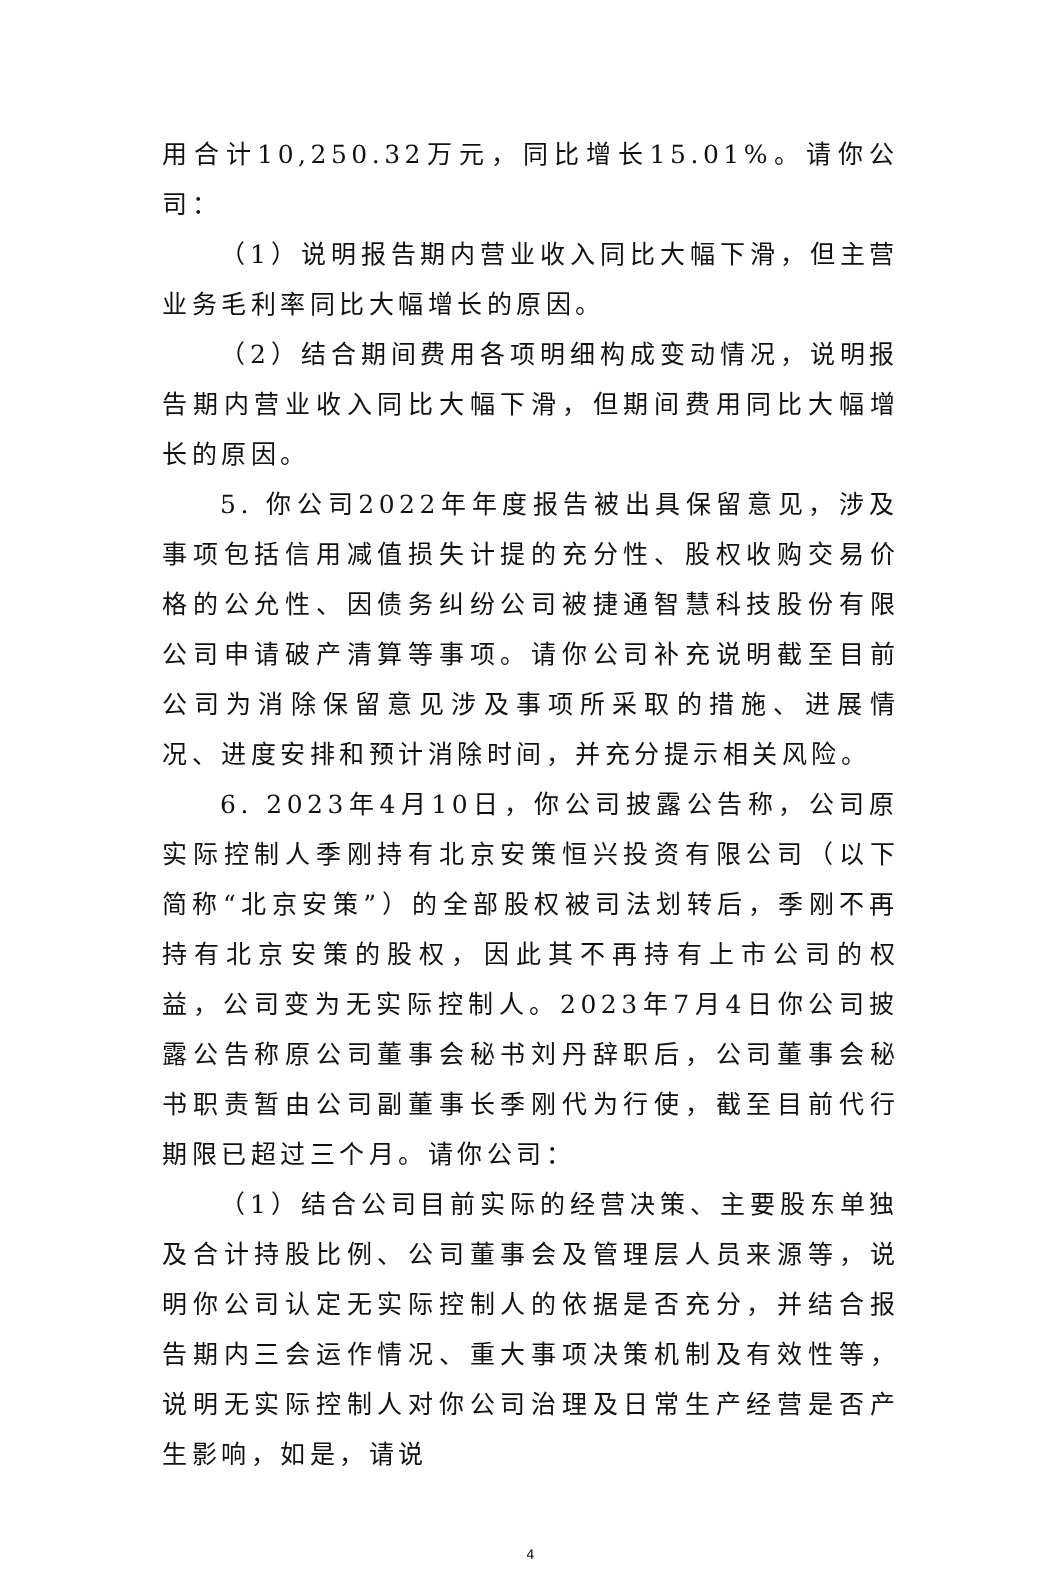用合计10,250.32万元，同比增长15.01%。请你公司：
（1）说明报告期内营业收入同比大幅下滑，但主营业务毛利率同比大幅增长的原因。
（2）结合期间费用各项明细构成变动情况，说明报告期内营业收入同比大幅下滑，但期间费用同比大幅增长的原因。
5. 你公司2022年年度报告被出具保留意见，涉及事项包括信用减值损失计提的充分性、股权收购交易价格的公允性、因债务纠纷公司被捷通智慧科技股份有限公司申请破产清算等事项。请你公司补充说明截至目前公司为消除保留意见涉及事项所采取的措施、进展情况、进度安排和预计消除时间，并充分提示相关风险。
6. 2023年4月10日，你公司披露公告称，公司原实际控制人季刚持有北京安策恒兴投资有限公司（以下简称“北京安策”）的全部股权被司法划转后，季刚不再持有北京安策的股权，因此其不再持有上市公司的权益，公司变为无实际控制人。2023年7月4日你公司披露公告称原公司董事会秘书刘丹辞职后，公司董事会秘书职责暂由公司副董事长季刚代为行使，截至目前代行期限已超过三个月。请你公司：
（1）结合公司目前实际的经营决策、主要股东单独及合计持股比例、公司董事会及管理层人员来源等，说明你公司认定无实际控制人的依据是否充分，并结合报告期内三会运作情况、重大事项决策机制及有效性等，说明无实际控制人对你公司治理及日常生产经营是否产生影响，如是，请说
4